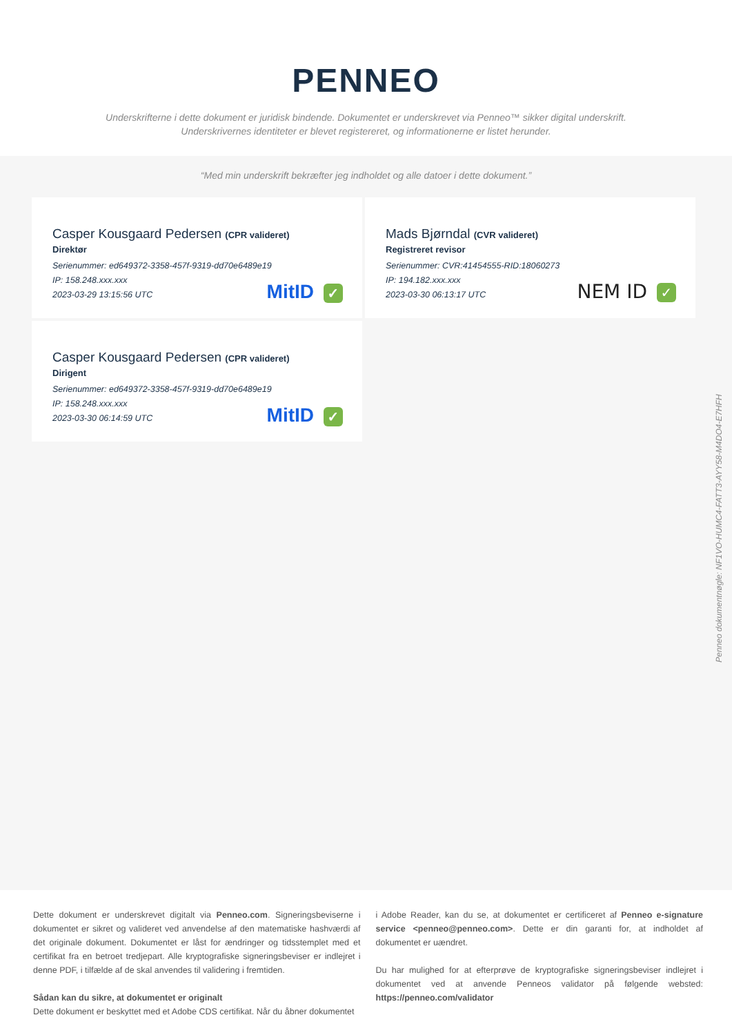PENNEO
Underskrifterne i dette dokument er juridisk bindende. Dokumentet er underskrevet via Penneo™ sikker digital underskrift.
Underskrivernes identiteter er blevet registereret, og informationerne er listet herunder.
“Med min underskrift bekræfter jeg indholdet og alle datoer i dette dokument.”
Casper Kousgaard Pedersen (CPR valideret)
Direktør
Serienummer: ed649372-3358-457f-9319-dd70e6489e19
IP: 158.248.xxx.xxx
2023-03-29 13:15:56 UTC
MitID ✓
Mads Bjørndal (CVR valideret)
Registreret revisor
Serienummer: CVR:41454555-RID:18060273
IP: 194.182.xxx.xxx
2023-03-30 06:13:17 UTC
NEM ID ✓
Casper Kousgaard Pedersen (CPR valideret)
Dirigent
Serienummer: ed649372-3358-457f-9319-dd70e6489e19
IP: 158.248.xxx.xxx
2023-03-30 06:14:59 UTC
MitID ✓
Penneo dokumentnøgle: NF1VO-HUMC4-FATT3-AYY58-M4DO4-E7HFH
Dette dokument er underskrevet digitalt via Penneo.com. Signeringsbeviserne i dokumentet er sikret og valideret ved anvendelse af den matematiske hashværdi af det originale dokument. Dokumentet er låst for ændringer og tidsstemplet med et certifikat fra en betroet tredjepart. Alle kryptografiske signeringsbeviser er indlejret i denne PDF, i tilfælde af de skal anvendes til validering i fremtiden.
Sådan kan du sikre, at dokumentet er originalt
Dette dokument er beskyttet med et Adobe CDS certifikat. Når du åbner dokumentet
i Adobe Reader, kan du se, at dokumentet er certificeret af Penneo e-signature service <penneo@penneo.com>. Dette er din garanti for, at indholdet af dokumentet er uændret.
Du har mulighed for at efterprøve de kryptografiske signeringsbeviser indlejret i dokumentet ved at anvende Penneos validator på følgende websted: https://penneo.com/validator